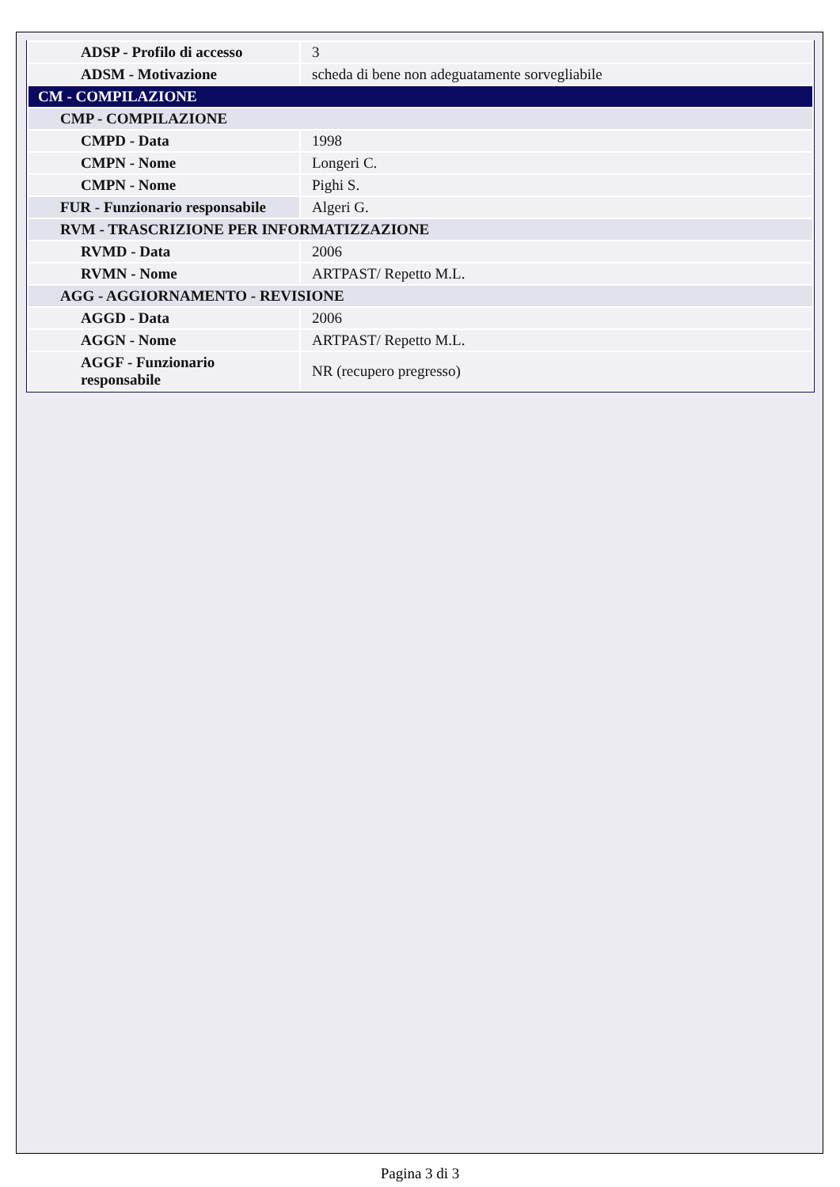| ADSP - Profilo di accesso | 3 |
| ADSM - Motivazione | scheda di bene non adeguatamente sorvegliabile |
| CM - COMPILAZIONE | |
| CMP - COMPILAZIONE | |
| CMPD - Data | 1998 |
| CMPN - Nome | Longeri C. |
| CMPN - Nome | Pighi S. |
| FUR - Funzionario responsabile | Algeri G. |
| RVM - TRASCRIZIONE PER INFORMATIZZAZIONE | |
| RVMD - Data | 2006 |
| RVMN - Nome | ARTPAST/ Repetto M.L. |
| AGG - AGGIORNAMENTO - REVISIONE | |
| AGGD - Data | 2006 |
| AGGN - Nome | ARTPAST/ Repetto M.L. |
| AGGF - Funzionario responsabile | NR (recupero pregresso) |
Pagina 3 di 3